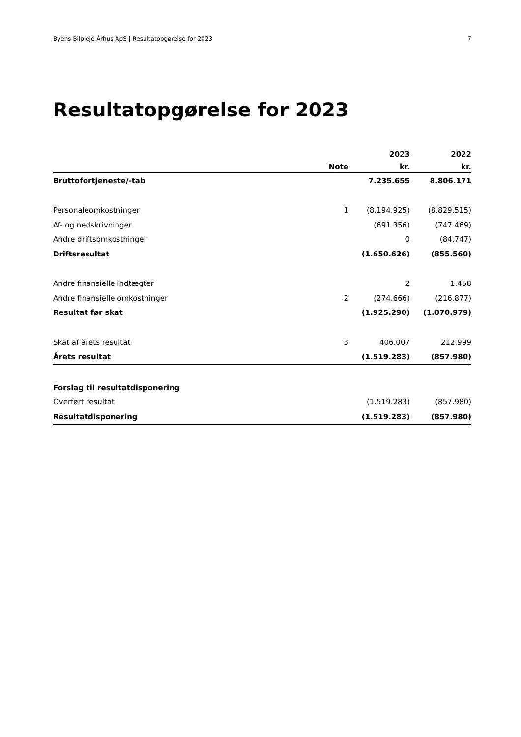Byens Bilpleje Århus ApS | Resultatopgørelse for 2023 7
Resultatopgørelse for 2023
| | | 2023 | 2022 |
| --- | --- | --- | --- |
| | Note | kr. | kr. |
| Bruttofortjeneste/-tab | | 7.235.655 | 8.806.171 |
| Personaleomkostninger | 1 | (8.194.925) | (8.829.515) |
| Af- og nedskrivninger | | (691.356) | (747.469) |
| Andre driftsomkostninger | | 0 | (84.747) |
| Driftsresultat | | (1.650.626) | (855.560) |
| Andre finansielle indtægter | | 2 | 1.458 |
| Andre finansielle omkostninger | 2 | (274.666) | (216.877) |
| Resultat før skat | | (1.925.290) | (1.070.979) |
| Skat af årets resultat | 3 | 406.007 | 212.999 |
| Årets resultat | | (1.519.283) | (857.980) |
| Forslag til resultatdisponering | | | |
| Overført resultat | | (1.519.283) | (857.980) |
| Resultatdisponering | | (1.519.283) | (857.980) |